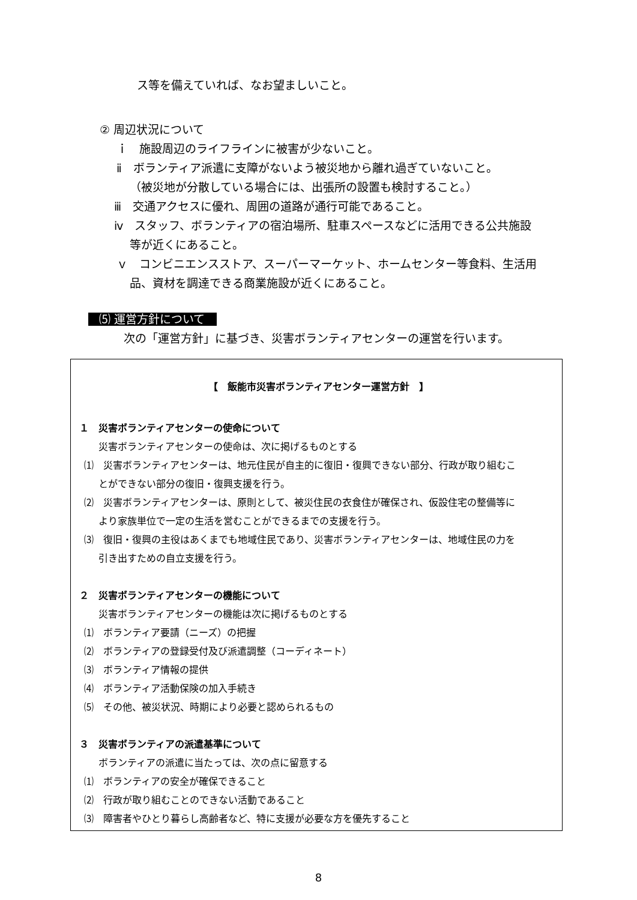ス等を備えていれば、なお望ましいこと。
② 周辺状況について
ｉ　施設周辺のライフラインに被害が少ないこと。
ⅱ　ボランティア派遣に支障がないよう被災地から離れ過ぎていないこと。
（被災地が分散している場合には、出張所の設置も検討すること。）
ⅲ　交通アクセスに優れ、周囲の道路が通行可能であること。
ⅳ　スタッフ、ボランティアの宿泊場所、駐車スペースなどに活用できる公共施設
等が近くにあること。
ｖ　コンビニエンスストア、スーパーマーケット、ホームセンター等食料、生活用
品、資材を調達できる商業施設が近くにあること。
⑸ 運営方針について
次の「運営方針」に基づき、災害ボランティアセンターの運営を行います。
【　飯能市災害ボランティアセンター運営方針　】
１　災害ボランティアセンターの使命について
災害ボランティアセンターの使命は、次に掲げるものとする
⑴　災害ボランティアセンターは、地元住民が自主的に復旧・復興できない部分、行政が取り組むこ
とができない部分の復旧・復興支援を行う。
⑵　災害ボランティアセンターは、原則として、被災住民の衣食住が確保され、仮設住宅の整備等に
より家族単位で一定の生活を営むことができるまでの支援を行う。
⑶　復旧・復興の主役はあくまでも地域住民であり、災害ボランティアセンターは、地域住民の力を
引き出すための自立支援を行う。
２　災害ボランティアセンターの機能について
災害ボランティアセンターの機能は次に掲げるものとする
⑴　ボランティア要請（ニーズ）の把握
⑵　ボランティアの登録受付及び派遣調整（コーディネート）
⑶　ボランティア情報の提供
⑷　ボランティア活動保険の加入手続き
⑸　その他、被災状況、時期により必要と認められるもの
３　災害ボランティアの派遣基準について
ボランティアの派遣に当たっては、次の点に留意する
⑴　ボランティアの安全が確保できること
⑵　行政が取り組むことのできない活動であること
⑶　障害者やひとり暮らし高齢者など、特に支援が必要な方を優先すること
8